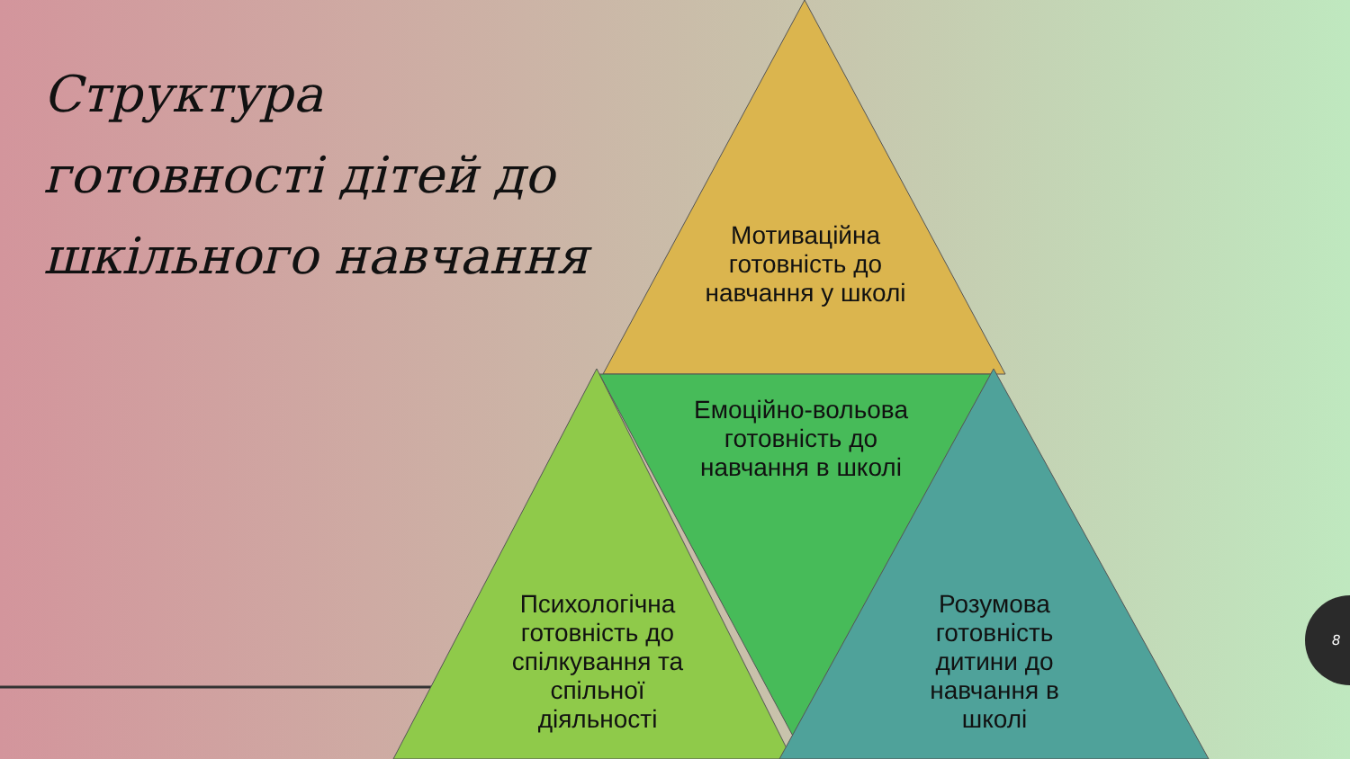Структура
готовності дітей до
шкільного навчання
Мотиваційна готовність до навчання у школі
Емоційно-вольова готовність до навчання в школі
Психологічна готовність до спілкування та спільної діяльності
Розумова готовність дитини до навчання в школі
8